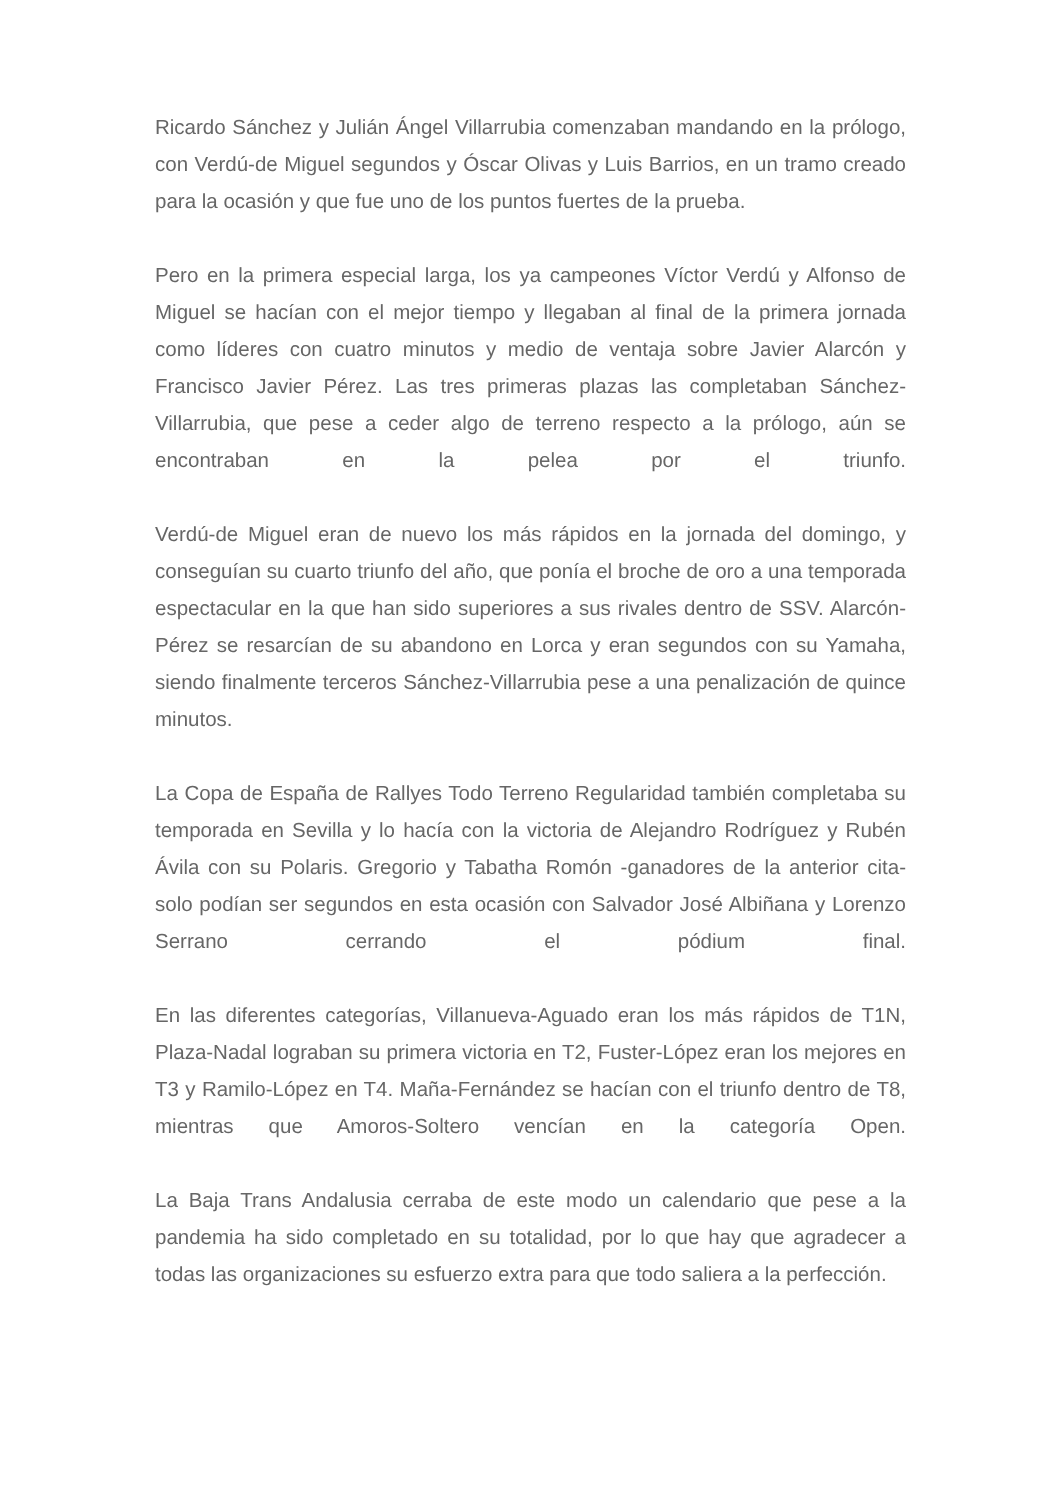Ricardo Sánchez y Julián Ángel Villarrubia comenzaban mandando en la prólogo, con Verdú-de Miguel segundos y Óscar Olivas y Luis Barrios, en un tramo creado para la ocasión y que fue uno de los puntos fuertes de la prueba.
Pero en la primera especial larga, los ya campeones Víctor Verdú y Alfonso de Miguel se hacían con el mejor tiempo y llegaban al final de la primera jornada como líderes con cuatro minutos y medio de ventaja sobre Javier Alarcón y Francisco Javier Pérez. Las tres primeras plazas las completaban Sánchez-Villarrubia, que pese a ceder algo de terreno respecto a la prólogo, aún se encontraban en la pelea por el triunfo.
Verdú-de Miguel eran de nuevo los más rápidos en la jornada del domingo, y conseguían su cuarto triunfo del año, que ponía el broche de oro a una temporada espectacular en la que han sido superiores a sus rivales dentro de SSV. Alarcón-Pérez se resarcían de su abandono en Lorca y eran segundos con su Yamaha, siendo finalmente terceros Sánchez-Villarrubia pese a una penalización de quince minutos.
La Copa de España de Rallyes Todo Terreno Regularidad también completaba su temporada en Sevilla y lo hacía con la victoria de Alejandro Rodríguez y Rubén Ávila con su Polaris. Gregorio y Tabatha Romón -ganadores de la anterior cita- solo podían ser segundos en esta ocasión con Salvador José Albiñana y Lorenzo Serrano cerrando el pódium final.
En las diferentes categorías, Villanueva-Aguado eran los más rápidos de T1N, Plaza-Nadal lograban su primera victoria en T2, Fuster-López eran los mejores en T3 y Ramilo-López en T4. Maña-Fernández se hacían con el triunfo dentro de T8, mientras que Amoros-Soltero vencían en la categoría Open.
La Baja Trans Andalusia cerraba de este modo un calendario que pese a la pandemia ha sido completado en su totalidad, por lo que hay que agradecer a todas las organizaciones su esfuerzo extra para que todo saliera a la perfección.